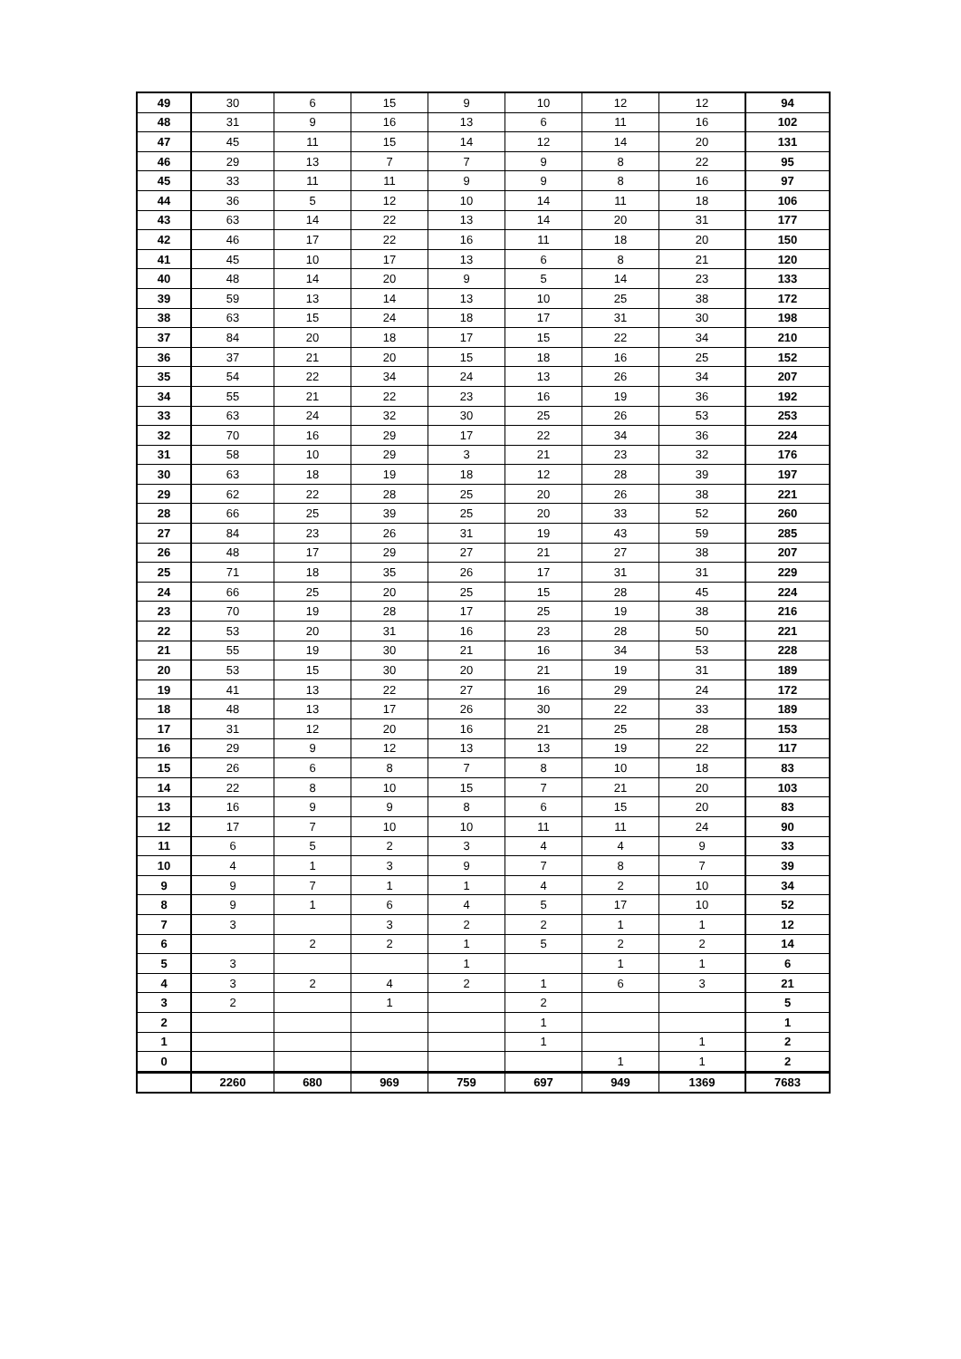| 49 | 30 | 6 | 15 | 9 | 10 | 12 | 12 | 94 |
| 48 | 31 | 9 | 16 | 13 | 6 | 11 | 16 | 102 |
| 47 | 45 | 11 | 15 | 14 | 12 | 14 | 20 | 131 |
| 46 | 29 | 13 | 7 | 7 | 9 | 8 | 22 | 95 |
| 45 | 33 | 11 | 11 | 9 | 9 | 8 | 16 | 97 |
| 44 | 36 | 5 | 12 | 10 | 14 | 11 | 18 | 106 |
| 43 | 63 | 14 | 22 | 13 | 14 | 20 | 31 | 177 |
| 42 | 46 | 17 | 22 | 16 | 11 | 18 | 20 | 150 |
| 41 | 45 | 10 | 17 | 13 | 6 | 8 | 21 | 120 |
| 40 | 48 | 14 | 20 | 9 | 5 | 14 | 23 | 133 |
| 39 | 59 | 13 | 14 | 13 | 10 | 25 | 38 | 172 |
| 38 | 63 | 15 | 24 | 18 | 17 | 31 | 30 | 198 |
| 37 | 84 | 20 | 18 | 17 | 15 | 22 | 34 | 210 |
| 36 | 37 | 21 | 20 | 15 | 18 | 16 | 25 | 152 |
| 35 | 54 | 22 | 34 | 24 | 13 | 26 | 34 | 207 |
| 34 | 55 | 21 | 22 | 23 | 16 | 19 | 36 | 192 |
| 33 | 63 | 24 | 32 | 30 | 25 | 26 | 53 | 253 |
| 32 | 70 | 16 | 29 | 17 | 22 | 34 | 36 | 224 |
| 31 | 58 | 10 | 29 | 3 | 21 | 23 | 32 | 176 |
| 30 | 63 | 18 | 19 | 18 | 12 | 28 | 39 | 197 |
| 29 | 62 | 22 | 28 | 25 | 20 | 26 | 38 | 221 |
| 28 | 66 | 25 | 39 | 25 | 20 | 33 | 52 | 260 |
| 27 | 84 | 23 | 26 | 31 | 19 | 43 | 59 | 285 |
| 26 | 48 | 17 | 29 | 27 | 21 | 27 | 38 | 207 |
| 25 | 71 | 18 | 35 | 26 | 17 | 31 | 31 | 229 |
| 24 | 66 | 25 | 20 | 25 | 15 | 28 | 45 | 224 |
| 23 | 70 | 19 | 28 | 17 | 25 | 19 | 38 | 216 |
| 22 | 53 | 20 | 31 | 16 | 23 | 28 | 50 | 221 |
| 21 | 55 | 19 | 30 | 21 | 16 | 34 | 53 | 228 |
| 20 | 53 | 15 | 30 | 20 | 21 | 19 | 31 | 189 |
| 19 | 41 | 13 | 22 | 27 | 16 | 29 | 24 | 172 |
| 18 | 48 | 13 | 17 | 26 | 30 | 22 | 33 | 189 |
| 17 | 31 | 12 | 20 | 16 | 21 | 25 | 28 | 153 |
| 16 | 29 | 9 | 12 | 13 | 13 | 19 | 22 | 117 |
| 15 | 26 | 6 | 8 | 7 | 8 | 10 | 18 | 83 |
| 14 | 22 | 8 | 10 | 15 | 7 | 21 | 20 | 103 |
| 13 | 16 | 9 | 9 | 8 | 6 | 15 | 20 | 83 |
| 12 | 17 | 7 | 10 | 10 | 11 | 11 | 24 | 90 |
| 11 | 6 | 5 | 2 | 3 | 4 | 4 | 9 | 33 |
| 10 | 4 | 1 | 3 | 9 | 7 | 8 | 7 | 39 |
| 9 | 9 | 7 | 1 | 1 | 4 | 2 | 10 | 34 |
| 8 | 9 | 1 | 6 | 4 | 5 | 17 | 10 | 52 |
| 7 | 3 | | 3 | 2 | 2 | 1 | 1 | 12 |
| 6 | | 2 | 2 | 1 | 5 | 2 | 2 | 14 |
| 5 | 3 | | | 1 | | 1 | 1 | 6 |
| 4 | 3 | 2 | 4 | 2 | 1 | 6 | 3 | 21 |
| 3 | 2 | | 1 | | 2 | | | 5 |
| 2 | | | | | 1 | | | 1 |
| 1 | | | | | 1 | | 1 | 2 |
| 0 | | | | | | 1 | 1 | 2 |
| | 2260 | 680 | 969 | 759 | 697 | 949 | 1369 | 7683 |